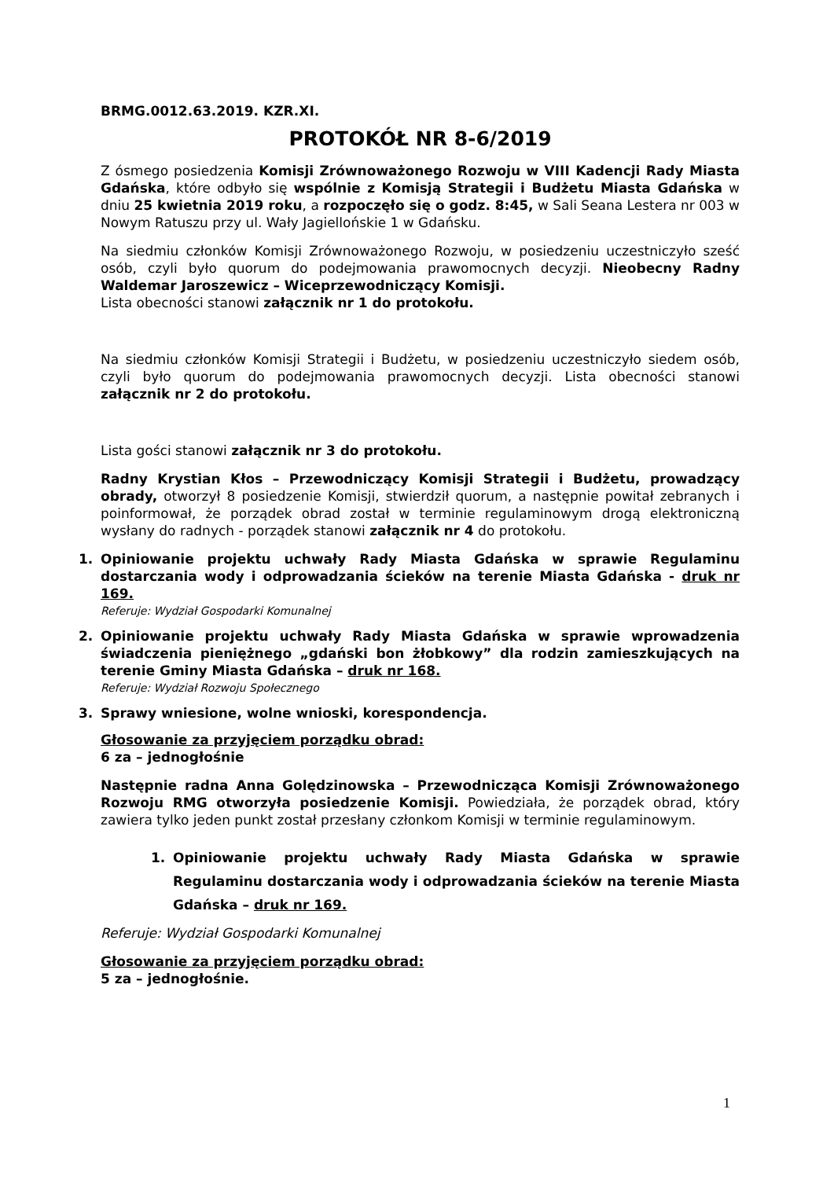BRMG.0012.63.2019. KZR.XI.
PROTOKÓŁ NR 8-6/2019
Z ósmego posiedzenia Komisji Zrównoważonego Rozwoju w VIII Kadencji Rady Miasta Gdańska, które odbyło się wspólnie z Komisją Strategii i Budżetu Miasta Gdańska w dniu 25 kwietnia 2019 roku, a rozpoczęło się o godz. 8:45, w Sali Seana Lestera nr 003 w Nowym Ratuszu przy ul. Wały Jagiellońskie 1 w Gdańsku.
Na siedmiu członków Komisji Zrównoważonego Rozwoju, w posiedzeniu uczestniczyło sześć osób, czyli było quorum do podejmowania prawomocnych decyzji. Nieobecny Radny Waldemar Jaroszewicz – Wiceprzewodniczący Komisji.
Lista obecności stanowi załącznik nr 1 do protokołu.
Na siedmiu członków Komisji Strategii i Budżetu, w posiedzeniu uczestniczyło siedem osób, czyli było quorum do podejmowania prawomocnych decyzji. Lista obecności stanowi załącznik nr 2 do protokołu.
Lista gości stanowi załącznik nr 3 do protokołu.
Radny Krystian Kłos – Przewodniczący Komisji Strategii i Budżetu, prowadzący obrady, otworzył 8 posiedzenie Komisji, stwierdził quorum, a następnie powitał zebranych i poinformował, że porządek obrad został w terminie regulaminowym drogą elektroniczną wysłany do radnych - porządek stanowi załącznik nr 4 do protokołu.
1. Opiniowanie projektu uchwały Rady Miasta Gdańska w sprawie Regulaminu dostarczania wody i odprowadzania ścieków na terenie Miasta Gdańska - druk nr 169.
Referuje: Wydział Gospodarki Komunalnej
2. Opiniowanie projektu uchwały Rady Miasta Gdańska w sprawie wprowadzenia świadczenia pieniężnego „gdański bon żłobkowy” dla rodzin zamieszkujących na terenie Gminy Miasta Gdańska – druk nr 168.
Referuje: Wydział Rozwoju Społecznego
3. Sprawy wniesione, wolne wnioski, korespondencja.
Głosowanie za przyjęciem porządku obrad:
6 za – jednogłośnie
Następnie radna Anna Golędzinowska – Przewodnicząca Komisji Zrównoważonego Rozwoju RMG otworzyła posiedzenie Komisji. Powiedziała, że porządek obrad, który zawiera tylko jeden punkt został przesłany członkom Komisji w terminie regulaminowym.
1. Opiniowanie projektu uchwały Rady Miasta Gdańska w sprawie Regulaminu dostarczania wody i odprowadzania ścieków na terenie Miasta Gdańska – druk nr 169.
Referuje: Wydział Gospodarki Komunalnej
Głosowanie za przyjęciem porządku obrad:
5 za – jednogłośnie.
1